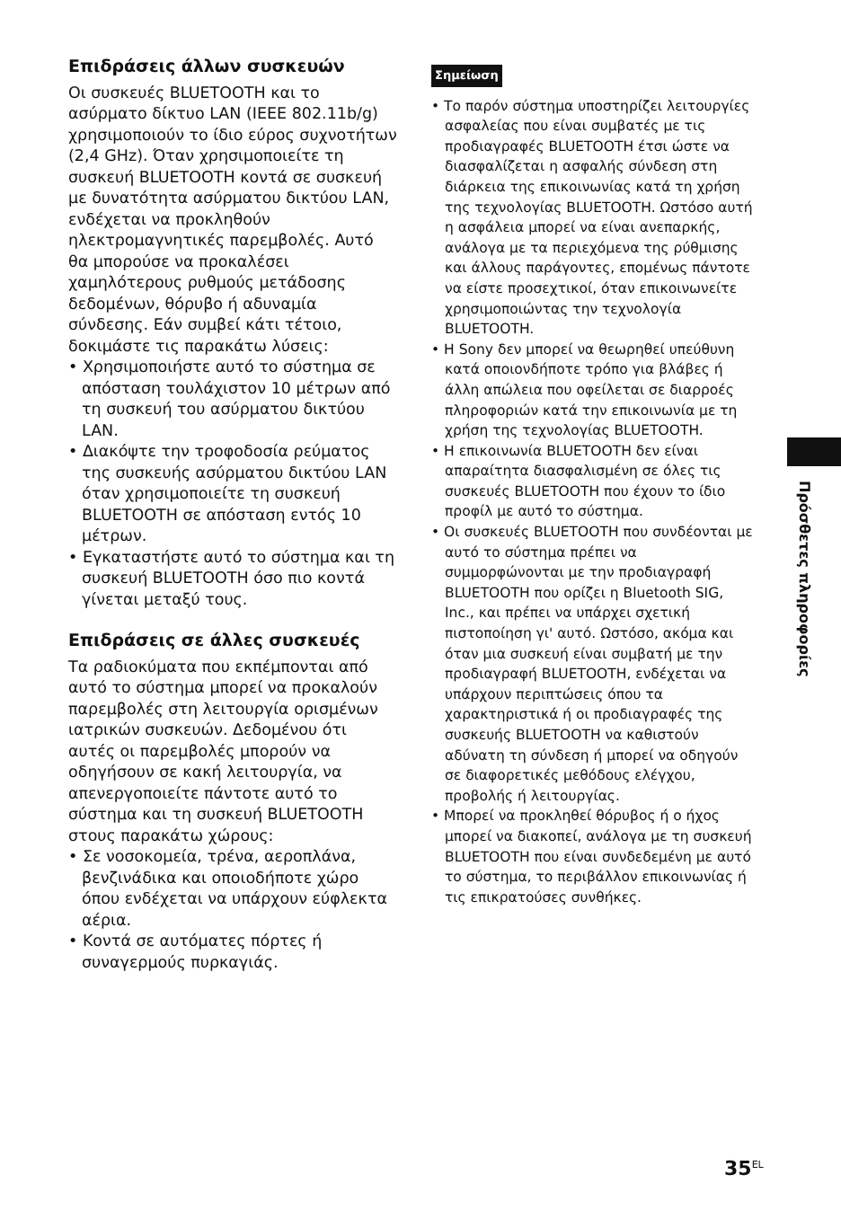Επιδράσεις άλλων συσκευών
Οι συσκευές BLUETOOTH και το ασύρματο δίκτυο LAN (IEEE 802.11b/g) χρησιμοποιούν το ίδιο εύρος συχνοτήτων (2,4 GHz). Όταν χρησιμοποιείτε τη συσκευή BLUETOOTH κοντά σε συσκευή με δυνατότητα ασύρματου δικτύου LAN, ενδέχεται να προκληθούν ηλεκτρομαγνητικές παρεμβολές. Αυτό θα μπορούσε να προκαλέσει χαμηλότερους ρυθμούς μετάδοσης δεδομένων, θόρυβο ή αδυναμία σύνδεσης. Εάν συμβεί κάτι τέτοιο, δοκιμάστε τις παρακάτω λύσεις:
• Χρησιμοποιήστε αυτό το σύστημα σε απόσταση τουλάχιστον 10 μέτρων από τη συσκευή του ασύρματου δικτύου LAN.
• Διακόψτε την τροφοδοσία ρεύματος της συσκευής ασύρματου δικτύου LAN όταν χρησιμοποιείτε τη συσκευή BLUETOOTH σε απόσταση εντός 10 μέτρων.
• Εγκαταστήστε αυτό το σύστημα και τη συσκευή BLUETOOTH όσο πιο κοντά γίνεται μεταξύ τους.
Επιδράσεις σε άλλες συσκευές
Τα ραδιοκύματα που εκπέμπονται από αυτό το σύστημα μπορεί να προκαλούν παρεμβολές στη λειτουργία ορισμένων ιατρικών συσκευών. Δεδομένου ότι αυτές οι παρεμβολές μπορούν να οδηγήσουν σε κακή λειτουργία, να απενεργοποιείτε πάντοτε αυτό το σύστημα και τη συσκευή BLUETOOTH στους παρακάτω χώρους:
• Σε νοσοκομεία, τρένα, αεροπλάνα, βενζινάδικα και οποιοδήποτε χώρο όπου ενδέχεται να υπάρχουν εύφλεκτα αέρια.
• Κοντά σε αυτόματες πόρτες ή συναγερμούς πυρκαγιάς.
Σημείωση
• Το παρόν σύστημα υποστηρίζει λειτουργίες ασφαλείας που είναι συμβατές με τις προδιαγραφές BLUETOOTH έτσι ώστε να διασφαλίζεται η ασφαλής σύνδεση στη διάρκεια της επικοινωνίας κατά τη χρήση της τεχνολογίας BLUETOOTH. Ωστόσο αυτή η ασφάλεια μπορεί να είναι ανεπαρκής, ανάλογα με τα περιεχόμενα της ρύθμισης και άλλους παράγοντες, επομένως πάντοτε να είστε προσεχτικοί, όταν επικοινωνείτε χρησιμοποιώντας την τεχνολογία BLUETOOTH.
• Η Sony δεν μπορεί να θεωρηθεί υπεύθυνη κατά οποιονδήποτε τρόπο για βλάβες ή άλλη απώλεια που οφείλεται σε διαρροές πληροφοριών κατά την επικοινωνία με τη χρήση της τεχνολογίας BLUETOOTH.
• Η επικοινωνία BLUETOOTH δεν είναι απαραίτητα διασφαλισμένη σε όλες τις συσκευές BLUETOOTH που έχουν το ίδιο προφίλ με αυτό το σύστημα.
• Οι συσκευές BLUETOOTH που συνδέονται με αυτό το σύστημα πρέπει να συμμορφώνονται με την προδιαγραφή BLUETOOTH που ορίζει η Bluetooth SIG, Inc., και πρέπει να υπάρχει σχετική πιστοποίηση γι' αυτό. Ωστόσο, ακόμα και όταν μια συσκευή είναι συμβατή με την προδιαγραφή BLUETOOTH, ενδέχεται να υπάρχουν περιπτώσεις όπου τα χαρακτηριστικά ή οι προδιαγραφές της συσκευής BLUETOOTH να καθιστούν αδύνατη τη σύνδεση ή μπορεί να οδηγούν σε διαφορετικές μεθόδους ελέγχου, προβολής ή λειτουργίας.
• Μπορεί να προκληθεί θόρυβος ή ο ήχος μπορεί να διακοπεί, ανάλογα με τη συσκευή BLUETOOTH που είναι συνδεδεμένη με αυτό το σύστημα, το περιβάλλον επικοινωνίας ή τις επικρατούσες συνθήκες.
Πρόσθετες πληροφορίες
35<sup>EL</sup>